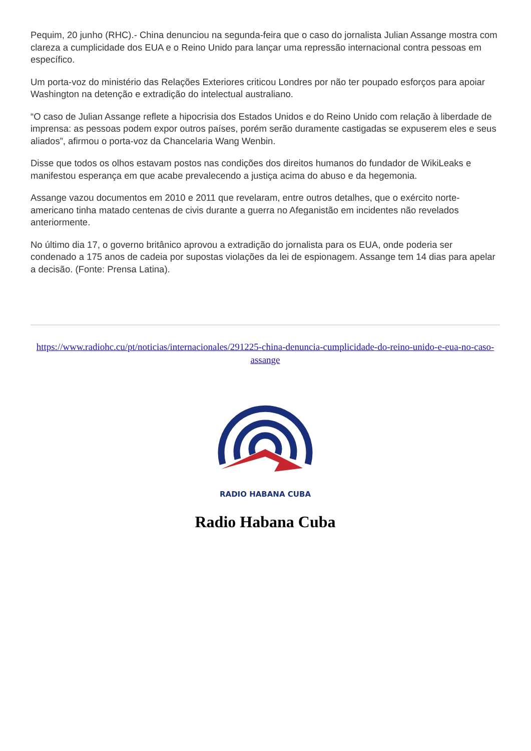Pequim, 20 junho (RHC).- China denunciou na segunda-feira que o caso do jornalista Julian Assange mostra com clareza a cumplicidade dos EUA e o Reino Unido para lançar uma repressão internacional contra pessoas em específico.
Um porta-voz do ministério das Relações Exteriores criticou Londres por não ter poupado esforços para apoiar Washington na detenção e extradição do intelectual australiano.
“O caso de Julian Assange reflete a hipocrisia dos Estados Unidos e do Reino Unido com relação à liberdade de imprensa: as pessoas podem expor outros países, porém serão duramente castigadas se expuserem eles e seus aliados”, afirmou o porta-voz da Chancelaria Wang Wenbin.
Disse que todos os olhos estavam postos nas condições dos direitos humanos do fundador de WikiLeaks e manifestou esperança em que acabe prevalecendo a justiça acima do abuso e da hegemonia.
Assange vazou documentos em 2010 e 2011 que revelaram, entre outros detalhes, que o exército norte-americano tinha matado centenas de civis durante a guerra no Afeganistão em incidentes não revelados anteriormente.
No último dia 17, o governo britânico aprovou a extradição do jornalista para os EUA, onde poderia ser condenado a 175 anos de cadeia por supostas violações da lei de espionagem. Assange tem 14 dias para apelar a decisão. (Fonte: Prensa Latina).
https://www.radiohc.cu/pt/noticias/internacionales/291225-china-denuncia-cumplicidade-do-reino-unido-e-eua-no-caso-assange
RADIO HABANA CUBA
Radio Habana Cuba